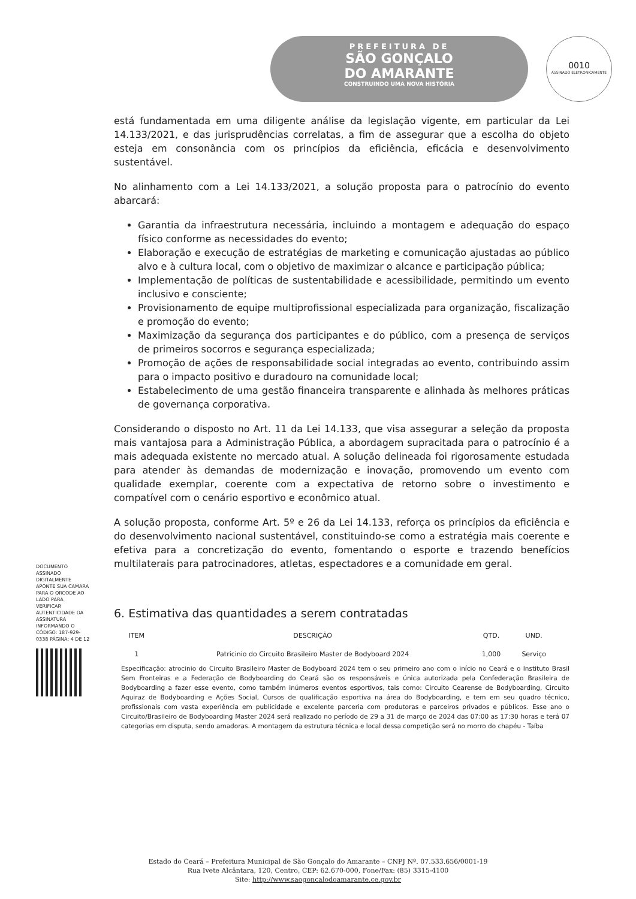PREFEITURA DE
SÃO GONÇALO
DO AMARANTE
CONSTRUINDO UMA NOVA HISTÓRIA
0010
ASSINADO ELETRONICAMENTE
está fundamentada em uma diligente análise da legislação vigente, em particular da Lei 14.133/2021, e das jurisprudências correlatas, a fim de assegurar que a escolha do objeto esteja em consonância com os princípios da eficiência, eficácia e desenvolvimento sustentável.
No alinhamento com a Lei 14.133/2021, a solução proposta para o patrocínio do evento abarcará:
Garantia da infraestrutura necessária, incluindo a montagem e adequação do espaço físico conforme as necessidades do evento;
Elaboração e execução de estratégias de marketing e comunicação ajustadas ao público alvo e à cultura local, com o objetivo de maximizar o alcance e participação pública;
Implementação de políticas de sustentabilidade e acessibilidade, permitindo um evento inclusivo e consciente;
Provisionamento de equipe multiprofissional especializada para organização, fiscalização e promoção do evento;
Maximização da segurança dos participantes e do público, com a presença de serviços de primeiros socorros e segurança especializada;
Promoção de ações de responsabilidade social integradas ao evento, contribuindo assim para o impacto positivo e duradouro na comunidade local;
Estabelecimento de uma gestão financeira transparente e alinhada às melhores práticas de governança corporativa.
Considerando o disposto no Art. 11 da Lei 14.133, que visa assegurar a seleção da proposta mais vantajosa para a Administração Pública, a abordagem supracitada para o patrocínio é a mais adequada existente no mercado atual. A solução delineada foi rigorosamente estudada para atender às demandas de modernização e inovação, promovendo um evento com qualidade exemplar, coerente com a expectativa de retorno sobre o investimento e compatível com o cenário esportivo e econômico atual.
A solução proposta, conforme Art. 5º e 26 da Lei 14.133, reforça os princípios da eficiência e do desenvolvimento nacional sustentável, constituindo-se como a estratégia mais coerente e efetiva para a concretização do evento, fomentando o esporte e trazendo benefícios multilaterais para patrocinadores, atletas, espectadores e a comunidade em geral.
6. Estimativa das quantidades a serem contratadas
| ITEM | DESCRIÇÃO | QTD. | UND. |
| --- | --- | --- | --- |
| 1 | Patricinio do Circuito Brasileiro Master de Bodyboard 2024 | 1,000 | Serviço |
Especificação: atrocinio do Circuito Brasileiro Master de Bodyboard 2024 tem o seu primeiro ano com o início no Ceará e o Instituto Brasil Sem Fronteiras e a Federação de Bodyboarding do Ceará são os responsáveis e única autorizada pela Confederação Brasileira de Bodyboarding a fazer esse evento, como também inúmeros eventos esportivos, tais como: Circuito Cearense de Bodyboarding, Circuito Aquiraz de Bodyboarding e Ações Social, Cursos de qualificação esportiva na área do Bodyboarding, e tem em seu quadro técnico, profissionais com vasta experiência em publicidade e excelente parceria com produtoras e parceiros privados e públicos. Esse ano o Circuito/Brasileiro de Bodyboarding Master 2024 será realizado no período de 29 a 31 de março de 2024 das 07:00 as 17:30 horas e terá 07 categorias em disputa, sendo amadoras. A montagem da estrutura técnica e local dessa competição será no morro do chapéu - Taíba
DOCUMENTO ASSINADO DIGITALMENTE APONTE SUA CAMARA PARA O QRCODE AO LADO PARA VERIFICAR AUTENTICIDADE DA ASSINATURA INFORMANDO O CÓDIGO: 187-929-0338 PÁGINA: 4 DE 12
Estado do Ceará – Prefeitura Municipal de São Gonçalo do Amarante – CNPJ Nº. 07.533.656/0001-19
Rua Ivete Alcântara, 120, Centro, CEP: 62.670-000, Fone/Fax: (85) 3315-4100
Site: http://www.saogoncalodoamarante.ce.gov.br